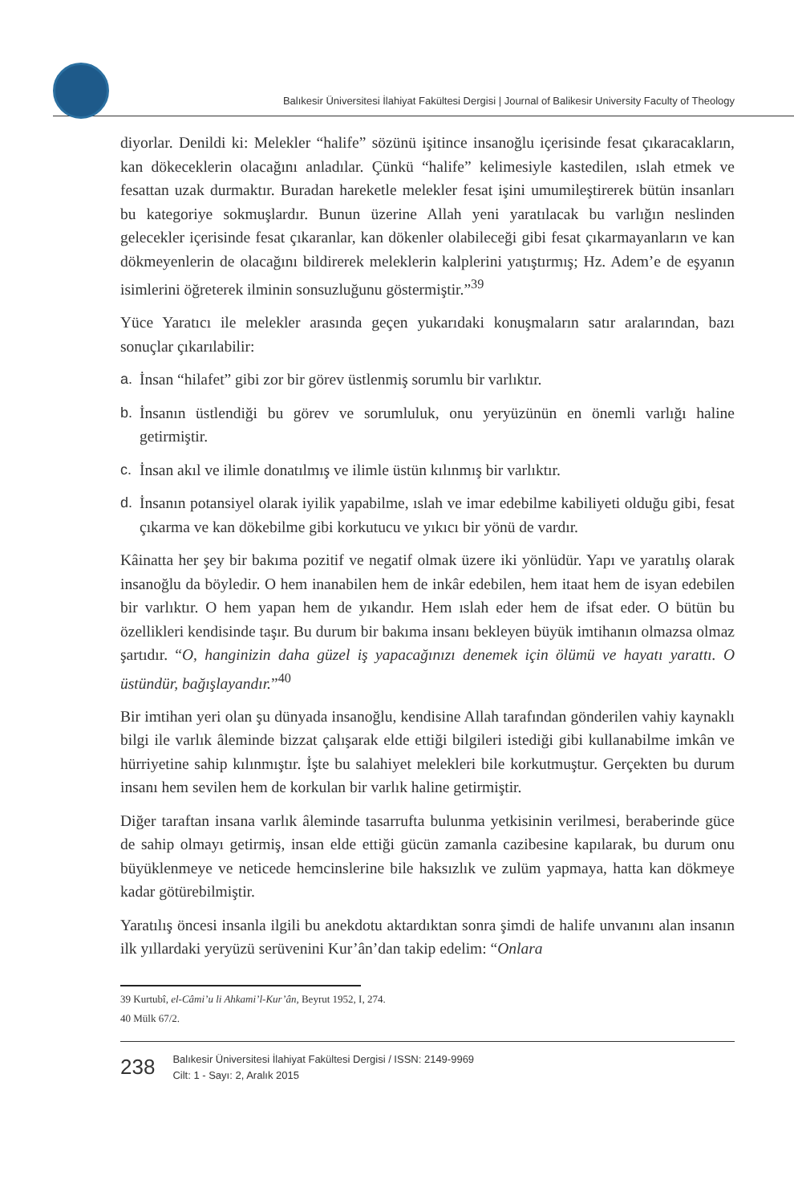Balıkesir Üniversitesi İlahiyat Fakültesi Dergisi | Journal of Balikesir University Faculty of Theology
diyorlar. Denildi ki: Melekler “halife” sözünü işitince insanoğlu içerisinde fesat çıkaracakların, kan dökeceklerin olacağını anladılar. Çünkü “halife” kelimesiyle kastedilen, ıslah etmek ve fesattan uzak durmaktır. Buradan hareketle melekler fesat işini umumileştirerek bütün insanları bu kategoriye sokmuşlardır. Bunun üzerine Allah yeni yaratılacak bu varlığın neslinden gelecekler içerisinde fesat çıkaranlar, kan dökenler olabileceği gibi fesat çıkarmayanların ve kan dökmeyenlerin de olacağını bildirerek meleklerin kalplerini yatıştırmış; Hz. Adem’e de eşyanın isimlerini öğreterek ilminin sonsuzluğunu göstermiştir.”<sup>39</sup>
Yüce Yaratıcı ile melekler arasında geçen yukarıdaki konuşmaların satır aralarından, bazı sonuçlar çıkarılabilir:
a. İnsan “hilafet” gibi zor bir görev üstlenmiş sorumlu bir varlıktır.
b. İnsanın üstlendiği bu görev ve sorumluluk, onu yeryüzünün en önemli varlığı haline getirmiştir.
c. İnsan akıl ve ilimle donatılmış ve ilimle üstün kılınmış bir varlıktır.
d. İnsanın potansiyel olarak iyilik yapabilme, ıslah ve imar edebilme kabiliyeti olduğu gibi, fesat çıkarma ve kan dökebilme gibi korkutucu ve yıkıcı bir yönü de vardır.
Kâinatta her şey bir bakıma pozitif ve negatif olmak üzere iki yönlüdür. Yapı ve yaratılış olarak insanoğlu da böyledir. O hem inanabilen hem de inkâr edebilen, hem itaat hem de isyan edebilen bir varlıktır. O hem yapan hem de yıkandır. Hem ıslah eder hem de ifsat eder. O bütün bu özellikleri kendisinde taşır. Bu durum bir bakıma insanı bekleyen büyük imtihanın olmazsa olmaz şartıdır. “O, hanginizin daha güzel iş yapacağınızı denemek için ölümü ve hayatı yarattı. O üstündür, bağışlayandır.”<sup>40</sup>
Bir imtihan yeri olan şu dünyada insanoğlu, kendisine Allah tarafından gönderilen vahiy kaynaklı bilgi ile varlık âleminde bizzat çalışarak elde ettiği bilgileri istediği gibi kullanabilme imkân ve hürriyetine sahip kılınmıştır. İşte bu salahiyet melekleri bile korkutmuştur. Gerçekten bu durum insanı hem sevilen hem de korkulan bir varlık haline getirmiştir.
Diğer taraftan insana varlık âleminde tasarrufta bulunma yetkisinin verilmesi, beraberinde güce de sahip olmayı getirmiş, insan elde ettiği gücün zamanla cazibesine kapılarak, bu durum onu büyüklenmeye ve neticede hemcinslerine bile haksızlık ve zulüm yapmaya, hatta kan dökmeye kadar götürebilmiştir.
Yaratılış öncesi insanla ilgili bu anekdotu aktardıktan sonra şimdi de halife unvanını alan insanın ilk yıllardaki yeryüzü serüvenini Kur’ân’dan takip edelim: “Onlara
39 Kurtubî, el-Câmi’u li Ahkami’l-Kur’ân, Beyrut 1952, I, 274.
40 Mülk 67/2.
238
Balıkesir Üniversitesi İlahiyat Fakültesi Dergisi / ISSN: 2149-9969
Cilt: 1 - Sayı: 2, Aralık 2015